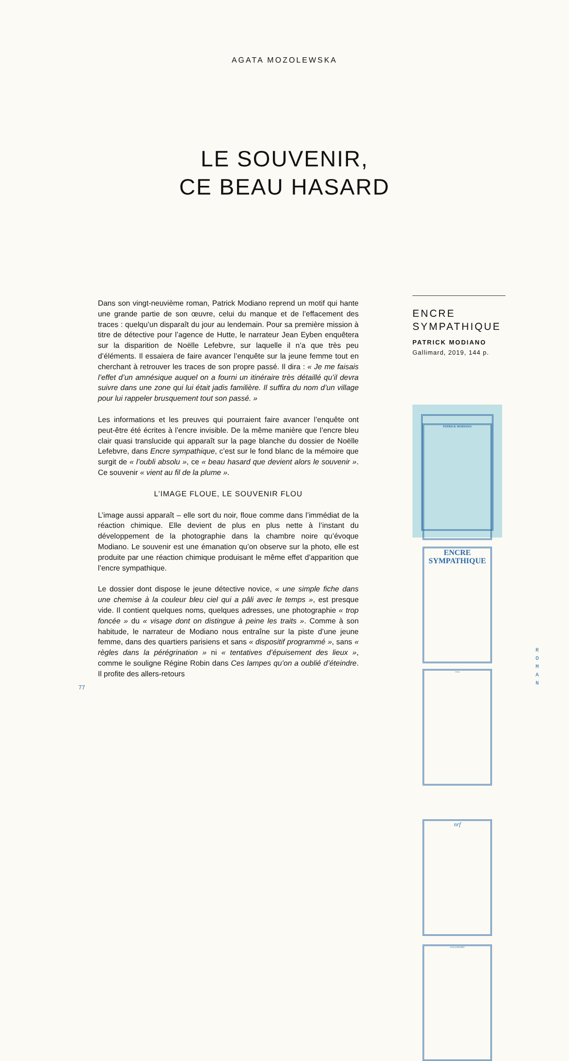AGATA MOZOLEWSKA
LE SOUVENIR,
CE BEAU HASARD
Dans son vingt-neuvième roman, Patrick Modiano reprend un motif qui hante une grande partie de son œuvre, celui du manque et de l’effacement des traces : quelqu’un disparaît du jour au lendemain. Pour sa première mission à titre de détective pour l’agence de Hutte, le narrateur Jean Eyben enquêtera sur la disparition de Noëlle Lefebvre, sur laquelle il n’a que très peu d’éléments. Il essaiera de faire avancer l’enquête sur la jeune femme tout en cherchant à retrouver les traces de son propre passé. Il dira : « Je me faisais l’effet d’un amnésique auquel on a fourni un itinéraire très détaillé qu’il devra suivre dans une zone qui lui était jadis familière. Il suffira du nom d’un village pour lui rappeler brusquement tout son passé. »
Les informations et les preuves qui pourraient faire avancer l’enquête ont peut-être été écrites à l’encre invisible. De la même manière que l’encre bleu clair quasi translucide qui apparaît sur la page blanche du dossier de Noëlle Lefebvre, dans Encre sympathique, c’est sur le fond blanc de la mémoire que surgit de « l’oubli absolu », ce « beau hasard que devient alors le souvenir ». Ce souvenir « vient au fil de la plume ».
L’IMAGE FLOUE, LE SOUVENIR FLOU
L’image aussi apparaît – elle sort du noir, floue comme dans l’immédiat de la réaction chimique. Elle devient de plus en plus nette à l’instant du développement de la photographie dans la chambre noire qu’évoque Modiano. Le souvenir est une émanation qu’on observe sur la photo, elle est produite par une réaction chimique produisant le même effet d’apparition que l’encre sympathique.
Le dossier dont dispose le jeune détective novice, « une simple fiche dans une chemise à la couleur bleu ciel qui a pâli avec le temps », est presque vide. Il contient quelques noms, quelques adresses, une photographie « trop foncée » du « visage dont on distingue à peine les traits ». Comme à son habitude, le narrateur de Modiano nous entraîne sur la piste d’une jeune femme, dans des quartiers parisiens et sans « dispositif programmé », sans « règles dans la pérégrination » ni « tentatives d’épuisement des lieux », comme le souligne Régine Robin dans Ces lampes qu’on a oublié d’éteindre. Il profite des allers-retours
ENCRE
SYMPATHIQUE
PATRICK MODIANO
Gallimard, 2019, 144 p.
PATRICK MODIANO
ENCRE
SYMPATHIQUE
roman
nrf
GALLIMARD
77
R
O
M
A
N